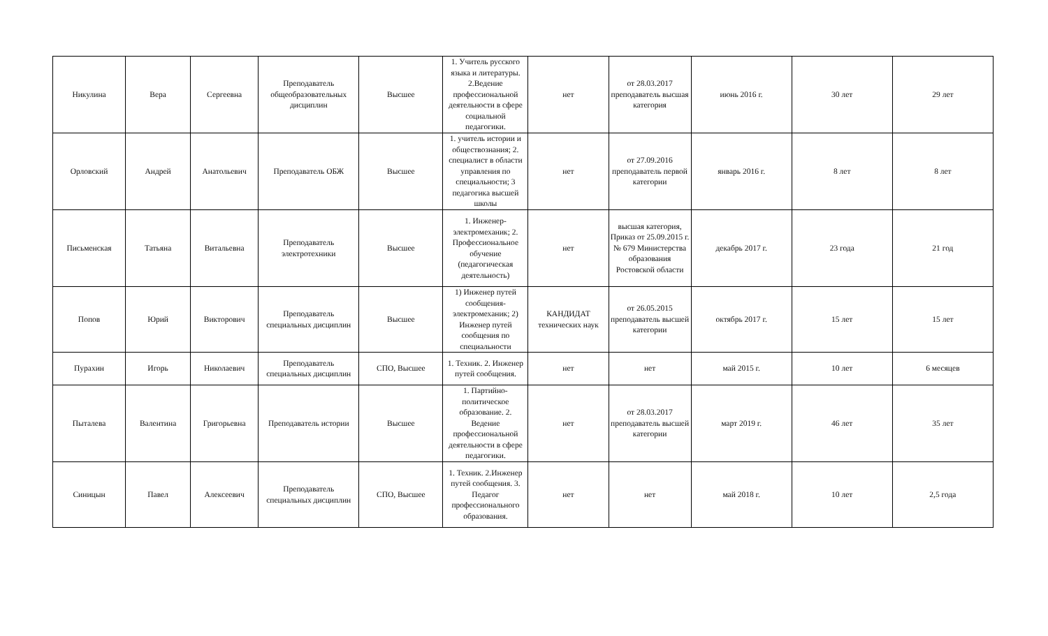| Никулина | Вера | Сергеевна | Преподаватель общеобразовательных дисциплин | Высшее | 1. Учитель русского языка и литературы. 2.Ведение профессиональной деятельности в сфере социальной педагогики. | нет | от 28.03.2017 преподаватель высшая категория | июнь 2016 г. | 30 лет | 29 лет |
| Орловский | Андрей | Анатольевич | Преподаватель ОБЖ | Высшее | 1. учитель истории и обществознания; 2. специалист в области управления по специальности; 3 педагогика высшей школы | нет | от 27.09.2016 преподаватель первой категории | январь 2016 г. | 8 лет | 8 лет |
| Письменская | Татьяна | Витальевна | Преподаватель электротехники | Высшее | 1. Инженер-электромеханик; 2. Профессиональное обучение (педагогическая деятельность) | нет | высшая категория, Приказ от 25.09.2015 г. № 679 Министерства образования Ростовской области | декабрь 2017 г. | 23 года | 21 год |
| Попов | Юрий | Викторович | Преподаватель специальных дисциплин | Высшее | 1) Инженер путей сообщения-электромеханик; 2) Инженер путей сообщения по специальности | КАНДИДАТ технических наук | от 26.05.2015 преподаватель высшей категории | октябрь 2017 г. | 15 лет | 15 лет |
| Пурахин | Игорь | Николаевич | Преподаватель специальных дисциплин | СПО, Высшее | 1. Техник. 2. Инженер путей сообщения. | нет | нет | май 2015 г. | 10 лет | 6 месяцев |
| Пыталева | Валентина | Григорьевна | Преподаватель истории | Высшее | 1. Партийно-политическое образование. 2. Ведение профессиональной деятельности в сфере педагогики. | нет | от 28.03.2017 преподаватель высшей категории | март 2019 г. | 46 лет | 35 лет |
| Синицын | Павел | Алексеевич | Преподаватель специальных дисциплин | СПО, Высшее | 1. Техник. 2.Инженер путей сообщения. 3. Педагог профессионального образования. | нет | нет | май 2018 г. | 10 лет | 2,5 года |